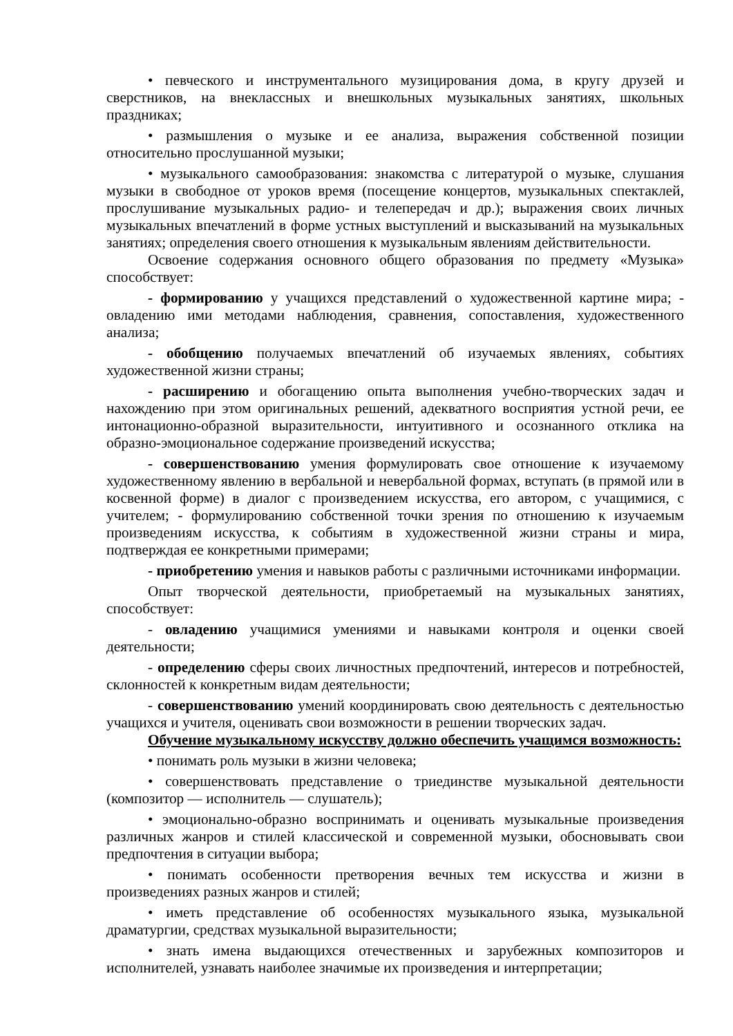• певческого и инструментального музицирования дома, в кругу друзей и сверстников, на внеклассных и внешкольных музыкальных занятиях, школьных праздниках;
• размышления о музыке и ее анализа, выражения собственной позиции относительно прослушанной музыки;
• музыкального самообразования: знакомства с литературой о музыке, слушания музыки в свободное от уроков время (посещение концертов, музыкальных спектаклей, прослушивание музыкальных радио- и телепередач и др.); выражения своих личных музыкальных впечатлений в форме устных выступлений и высказываний на музыкальных занятиях; определения своего отношения к музыкальным явлениям действительности.
Освоение содержания основного общего образования по предмету «Музыка» способствует:
- формированию у учащихся представлений о художественной картине мира; - овладению ими методами наблюдения, сравнения, сопоставления, художественного анализа;
- обобщению получаемых впечатлений об изучаемых явлениях, событиях художественной жизни страны;
- расширению и обогащению опыта выполнения учебно-творческих задач и нахождению при этом оригинальных решений, адекватного восприятия устной речи, ее интонационно-образной выразительности, интуитивного и осознанного отклика на образно-эмоциональное содержание произведений искусства;
- совершенствованию умения формулировать свое отношение к изучаемому художественному явлению в вербальной и невербальной формах, вступать (в прямой или в косвенной форме) в диалог с произведением искусства, его автором, с учащимися, с учителем; - формулированию собственной точки зрения по отношению к изучаемым произведениям искусства, к событиям в художественной жизни страны и мира, подтверждая ее конкретными примерами;
- приобретению умения и навыков работы с различными источниками информации.
Опыт творческой деятельности, приобретаемый на музыкальных занятиях, способствует:
- овладению учащимися умениями и навыками контроля и оценки своей деятельности;
- определению сферы своих личностных предпочтений, интересов и потребностей, склонностей к конкретным видам деятельности;
- совершенствованию умений координировать свою деятельность с деятельностью учащихся и учителя, оценивать свои возможности в решении творческих задач.
Обучение музыкальному искусству должно обеспечить учащимся возможность:
• понимать роль музыки в жизни человека;
• совершенствовать представление о триединстве музыкальной деятельности (композитор — исполнитель — слушатель);
• эмоционально-образно воспринимать и оценивать музыкальные произведения различных жанров и стилей классической и современной музыки, обосновывать свои предпочтения в ситуации выбора;
• понимать особенности претворения вечных тем искусства и жизни в произведениях разных жанров и стилей;
• иметь представление об особенностях музыкального языка, музыкальной драматургии, средствах музыкальной выразительности;
• знать имена выдающихся отечественных и зарубежных композиторов и исполнителей, узнавать наиболее значимые их произведения и интерпретации;